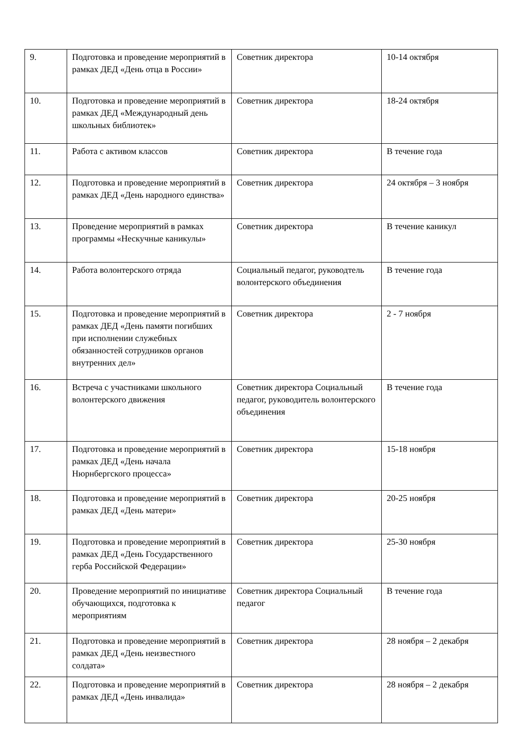| 9. | Подготовка и проведение мероприятий в рамках ДЕД «День отца в России» | Советник директора | 10-14 октября |
| 10. | Подготовка и проведение мероприятий в рамках ДЕД «Международный день школьных библиотек» | Советник директора | 18-24 октября |
| 11. | Работа с активом классов | Советник директора | В течение года |
| 12. | Подготовка и проведение мероприятий в рамках ДЕД «День народного единства» | Советник директора | 24 октября – 3 ноября |
| 13. | Проведение мероприятий в рамках программы «Нескучные каникулы» | Советник директора | В течение каникул |
| 14. | Работа волонтерского отряда | Социальный педагог, руководтель волонтерского объединения | В течение года |
| 15. | Подготовка и проведение мероприятий в рамках ДЕД «День памяти погибших при исполнении служебных обязанностей сотрудников органов внутренних дел» | Советник директора | 2 - 7 ноября |
| 16. | Встреча с участниками школьного волонтерского движения | Советник директора Социальный педагог, руководитель волонтерского объединения | В течение года |
| 17. | Подготовка и проведение мероприятий в рамках ДЕД «День начала Нюрнбергского процесса» | Советник директора | 15-18 ноября |
| 18. | Подготовка и проведение мероприятий в рамках ДЕД «День матери» | Советник директора | 20-25 ноября |
| 19. | Подготовка и проведение мероприятий в рамках ДЕД «День Государственного герба Российской Федерации» | Советник директора | 25-30 ноября |
| 20. | Проведение мероприятий по инициативе обучающихся, подготовка к мероприятиям | Советник директора Социальный педагог | В течение года |
| 21. | Подготовка и проведение мероприятий в рамках ДЕД «День неизвестного солдата» | Советник директора | 28 ноября – 2 декабря |
| 22. | Подготовка и проведение мероприятий в рамках ДЕД «День инвалида» | Советник директора | 28 ноября – 2 декабря |